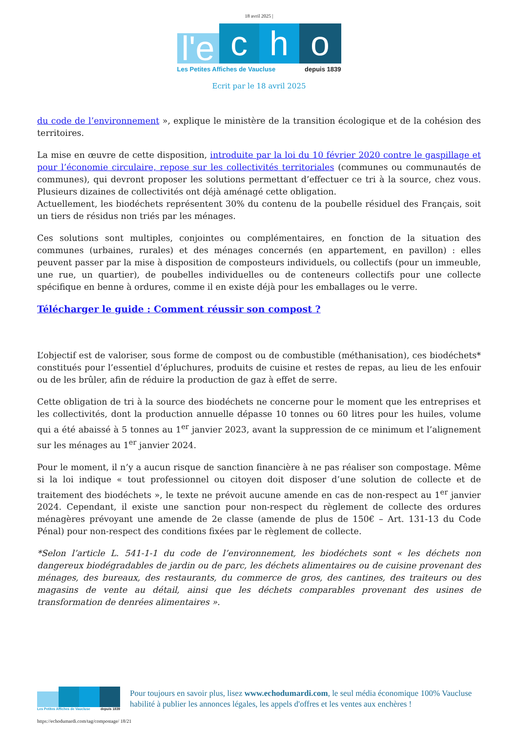18 avril 2025 |
l'e
c
h
o
Les Petites Affiches de Vaucluse depuis 1839
Ecrit par le 18 avril 2025
du code de l’environnement », explique le ministère de la transition écologique et de la cohésion des territoires.
La mise en œuvre de cette disposition, introduite par la loi du 10 février 2020 contre le gaspillage et pour l’économie circulaire, repose sur les collectivités territoriales (communes ou communautés de communes), qui devront proposer les solutions permettant d’effectuer ce tri à la source, chez vous. Plusieurs dizaines de collectivités ont déjà aménagé cette obligation.
Actuellement, les biodéchets représentent 30% du contenu de la poubelle résiduel des Français, soit un tiers de résidus non triés par les ménages.
Ces solutions sont multiples, conjointes ou complémentaires, en fonction de la situation des communes (urbaines, rurales) et des ménages concernés (en appartement, en pavillon) : elles peuvent passer par la mise à disposition de composteurs individuels, ou collectifs (pour un immeuble, une rue, un quartier), de poubelles individuelles ou de conteneurs collectifs pour une collecte spécifique en benne à ordures, comme il en existe déjà pour les emballages ou le verre.
Télécharger le guide : Comment réussir son compost ?
L’objectif est de valoriser, sous forme de compost ou de combustible (méthanisation), ces biodéchets* constitués pour l’essentiel d’épluchures, produits de cuisine et restes de repas, au lieu de les enfouir ou de les brûler, afin de réduire la production de gaz à effet de serre.
Cette obligation de tri à la source des biodéchets ne concerne pour le moment que les entreprises et les collectivités, dont la production annuelle dépasse 10 tonnes ou 60 litres pour les huiles, volume qui a été abaissé à 5 tonnes au 1<sup>er</sup> janvier 2023, avant la suppression de ce minimum et l’alignement sur les ménages au 1<sup>er</sup> janvier 2024.
Pour le moment, il n’y a aucun risque de sanction financière à ne pas réaliser son compostage. Même si la loi indique « tout professionnel ou citoyen doit disposer d’une solution de collecte et de traitement des biodéchets », le texte ne prévoit aucune amende en cas de non-respect au 1<sup>er</sup> janvier 2024. Cependant, il existe une sanction pour non-respect du règlement de collecte des ordures ménagères prévoyant une amende de 2e classe (amende de plus de 150€ – Art. 131-13 du Code Pénal) pour non-respect des conditions fixées par le règlement de collecte.
*Selon l’article L. 541-1-1 du code de l’environnement, les biodéchets sont « les déchets non dangereux biodégradables de jardin ou de parc, les déchets alimentaires ou de cuisine provenant des ménages, des bureaux, des restaurants, du commerce de gros, des cantines, des traiteurs ou des magasins de vente au détail, ainsi que les déchets comparables provenant des usines de transformation de denrées alimentaires ».
Les Petites Affiches de Vaucluse depuis 1839
Pour toujours en savoir plus, lisez www.echodumardi.com, le seul média économique 100% Vaucluse habilité à publier les annonces légales, les appels d'offres et les ventes aux enchères !
https://echodumardi.com/tag/compostage/ 18/21